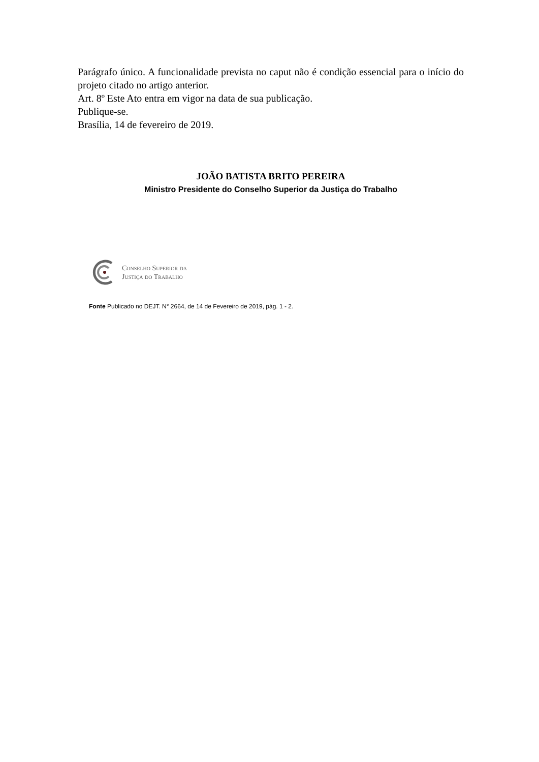Parágrafo único. A funcionalidade prevista no caput não é condição essencial para o início do projeto citado no artigo anterior.
Art. 8º Este Ato entra em vigor na data de sua publicação.
Publique-se.
Brasília, 14 de fevereiro de 2019.
JOÃO BATISTA BRITO PEREIRA
Ministro Presidente do Conselho Superior da Justiça do Trabalho
Conselho Superior da
Justiça do Trabalho
Fonte Publicado no DEJT. N° 2664, de 14 de Fevereiro de 2019, pág. 1 - 2.